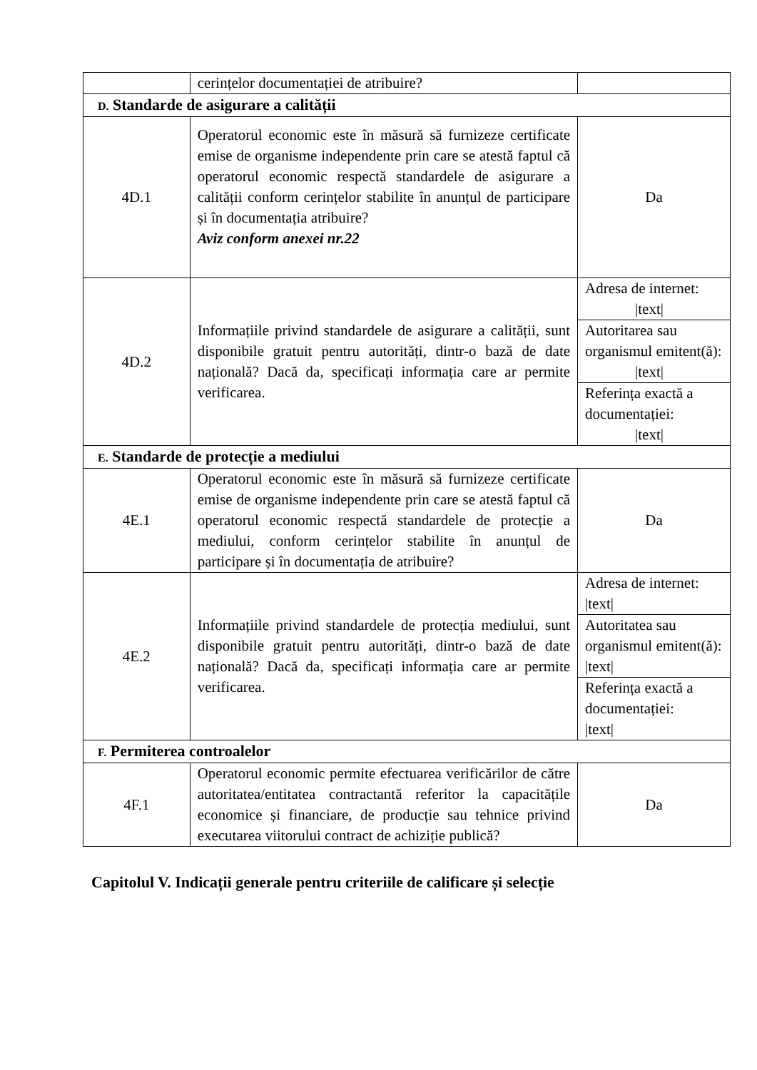| | cerințelor documentației de atribuire? | |
| D. Standarde de asigurare a calității | | |
| 4D.1 | Operatorul economic este în măsură să furnizeze certificate emise de organisme independente prin care se atestă faptul că operatorul economic respectă standardele de asigurare a calității conform cerințelor stabilite în anunțul de participare și în documentația atribuire? Aviz conform anexei nr.22 | Da |
| 4D.2 | Informațiile privind standardele de asigurare a calității, sunt disponibile gratuit pentru autorități, dintr-o bază de date națională? Dacă da, specificați informația care ar permite verificarea. | Adresa de internet: /text/ |
| | | Autoritarea sau organismul emitent(ă): /text/ |
| | | Referința exactă a documentației: /text/ |
| E. Standarde de protecție a mediului | | |
| 4E.1 | Operatorul economic este în măsură să furnizeze certificate emise de organisme independente prin care se atestă faptul că operatorul economic respectă standardele de protecție a mediului, conform cerințelor stabilite în anunțul de participare și în documentația de atribuire? | Da |
| 4E.2 | Informațiile privind standardele de protecția mediului, sunt disponibile gratuit pentru autorități, dintr-o bază de date națională? Dacă da, specificați informația care ar permite verificarea. | Adresa de internet: /text/ |
| | | Autoritatea sau organismul emitent(ă): /text/ |
| | | Referința exactă a documentației: /text/ |
| F. Permiterea controalelor | | |
| 4F.1 | Operatorul economic permite efectuarea verificărilor de către autoritatea/entitatea contractantă referitor la capacitățile economice și financiare, de producție sau tehnice privind executarea viitorului contract de achiziție publică? | Da |
Capitolul V. Indicații generale pentru criteriile de calificare și selecție